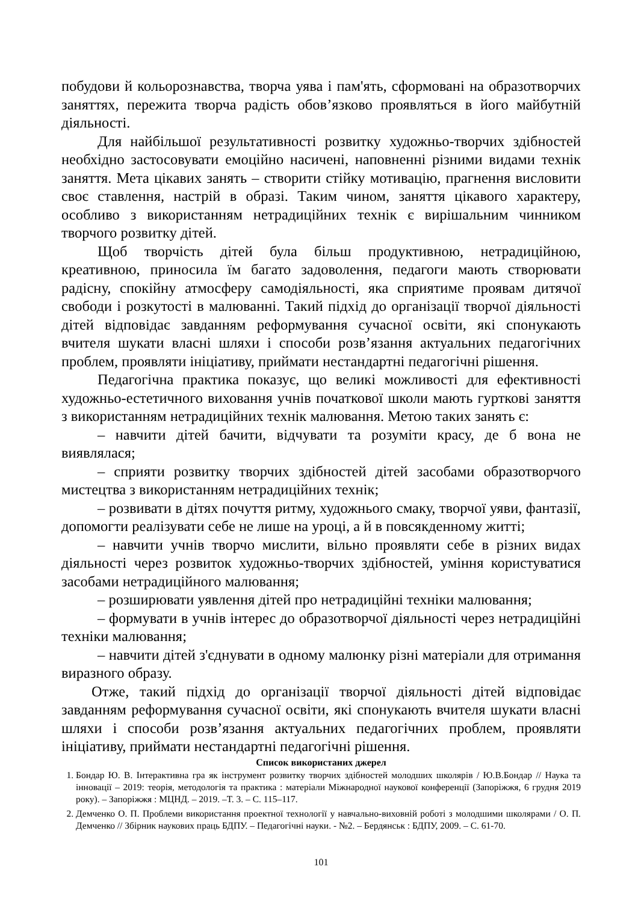побудови й кольорознавства, творча уява і пам'ять, сформовані на образотворчих заняттях, пережита творча радість обов’язково проявляться в його майбутній діяльності.
Для найбільшої результативності розвитку художньо-творчих здібностей необхідно застосовувати емоційно насичені, наповненні різними видами технік заняття. Мета цікавих занять – створити стійку мотивацію, прагнення висловити своє ставлення, настрій в образі. Таким чином, заняття цікавого характеру, особливо з використанням нетрадиційних технік є вирішальним чинником творчого розвитку дітей.
Щоб творчість дітей була більш продуктивною, нетрадиційною, креативною, приносила їм багато задоволення, педагоги мають створювати радісну, спокійну атмосферу самодіяльності, яка сприятиме проявам дитячої свободи і розкутості в малюванні. Такий підхід до організації творчої діяльності дітей відповідає завданням реформування сучасної освіти, які спонукають вчителя шукати власні шляхи і способи розв’язання актуальних педагогічних проблем, проявляти ініціативу, приймати нестандартні педагогічні рішення.
Педагогічна практика показує, що великі можливості для ефективності художньо-естетичного виховання учнів початкової школи мають гурткові заняття з використанням нетрадиційних технік малювання. Метою таких занять є:
– навчити дітей бачити, відчувати та розуміти красу, де б вона не виявлялася;
– сприяти розвитку творчих здібностей дітей засобами образотворчого мистецтва з використанням нетрадиційних технік;
– розвивати в дітях почуття ритму, художнього смаку, творчої уяви, фантазії, допомогти реалізувати себе не лише на уроці, а й в повсякденному житті;
– навчити учнів творчо мислити, вільно проявляти себе в різних видах діяльності через розвиток художньо-творчих здібностей, уміння користуватися засобами нетрадиційного малювання;
– розширювати уявлення дітей про нетрадиційні техніки малювання;
– формувати в учнів інтерес до образотворчої діяльності через нетрадиційні техніки малювання;
– навчити дітей з'єднувати в одному малюнку різні матеріали для отримання виразного образу.
Отже, такий підхід до організації творчої діяльності дітей відповідає завданням реформування сучасної освіти, які спонукають вчителя шукати власні шляхи і способи розв’язання актуальних педагогічних проблем, проявляти ініціативу, приймати нестандартні педагогічні рішення.
Список використаних джерел
1. Бондар Ю. В. Інтерактивна гра як інструмент розвитку творчих здібностей молодших школярів / Ю.В.Бондар // Наука та інновації – 2019: теорія, методологія та практика : матеріали Міжнародної наукової конференції (Запоріжжя, 6 грудня 2019 року). – Запоріжжя : МЦНД. – 2019. –Т. 3. – С. 115–117.
2. Демченко О. П. Проблеми використання проектної технології у навчально-виховній роботі з молодшими школярами / О. П. Демченко // Збірник наукових праць БДПУ. – Педагогічні науки. - №2. – Бердянськ : БДПУ, 2009. – С. 61-70.
101